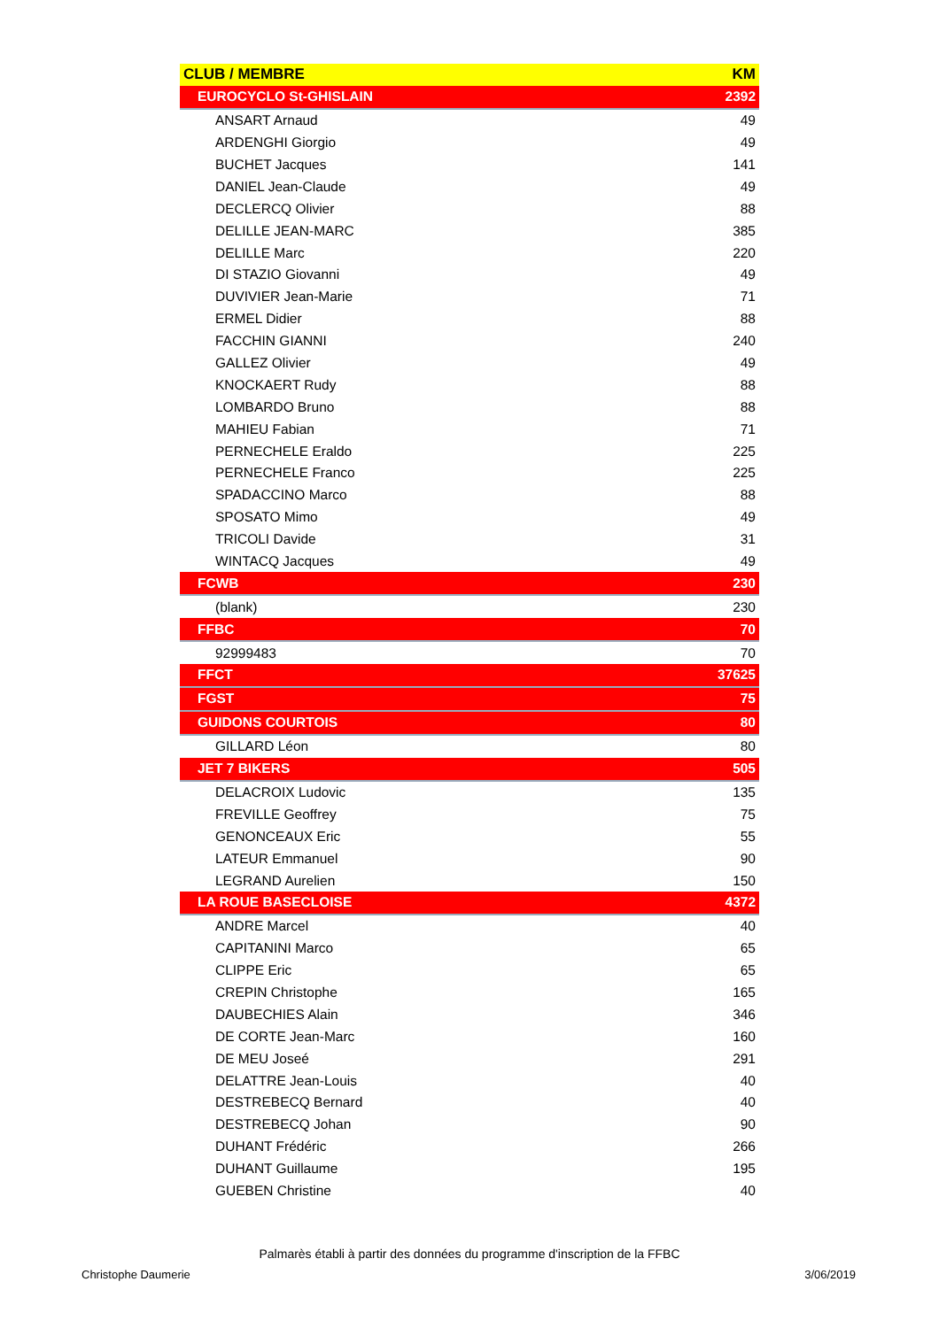| CLUB / MEMBRE | KM |
| --- | --- |
| EUROCYCLO St-GHISLAIN | 2392 |
| ANSART Arnaud | 49 |
| ARDENGHI Giorgio | 49 |
| BUCHET Jacques | 141 |
| DANIEL Jean-Claude | 49 |
| DECLERCQ Olivier | 88 |
| DELILLE JEAN-MARC | 385 |
| DELILLE Marc | 220 |
| DI STAZIO Giovanni | 49 |
| DUVIVIER Jean-Marie | 71 |
| ERMEL Didier | 88 |
| FACCHIN GIANNI | 240 |
| GALLEZ Olivier | 49 |
| KNOCKAERT Rudy | 88 |
| LOMBARDO Bruno | 88 |
| MAHIEU Fabian | 71 |
| PERNECHELE Eraldo | 225 |
| PERNECHELE Franco | 225 |
| SPADACCINO Marco | 88 |
| SPOSATO Mimo | 49 |
| TRICOLI Davide | 31 |
| WINTACQ Jacques | 49 |
| FCWB | 230 |
| (blank) | 230 |
| FFBC | 70 |
| 92999483 | 70 |
| FFCT | 37625 |
| FGST | 75 |
| GUIDONS COURTOIS | 80 |
| GILLARD Léon | 80 |
| JET 7 BIKERS | 505 |
| DELACROIX Ludovic | 135 |
| FREVILLE Geoffrey | 75 |
| GENONCEAUX Eric | 55 |
| LATEUR Emmanuel | 90 |
| LEGRAND Aurelien | 150 |
| LA ROUE BASECLOISE | 4372 |
| ANDRE Marcel | 40 |
| CAPITANINI Marco | 65 |
| CLIPPE Eric | 65 |
| CREPIN Christophe | 165 |
| DAUBECHIES Alain | 346 |
| DE CORTE Jean-Marc | 160 |
| DE MEU Joseé | 291 |
| DELATTRE Jean-Louis | 40 |
| DESTREBECQ Bernard | 40 |
| DESTREBECQ Johan | 90 |
| DUHANT Frédéric | 266 |
| DUHANT Guillaume | 195 |
| GUEBEN Christine | 40 |
Palmarès établi à partir des données du programme d'inscription de la FFBC
Christophe Daumerie 3/06/2019